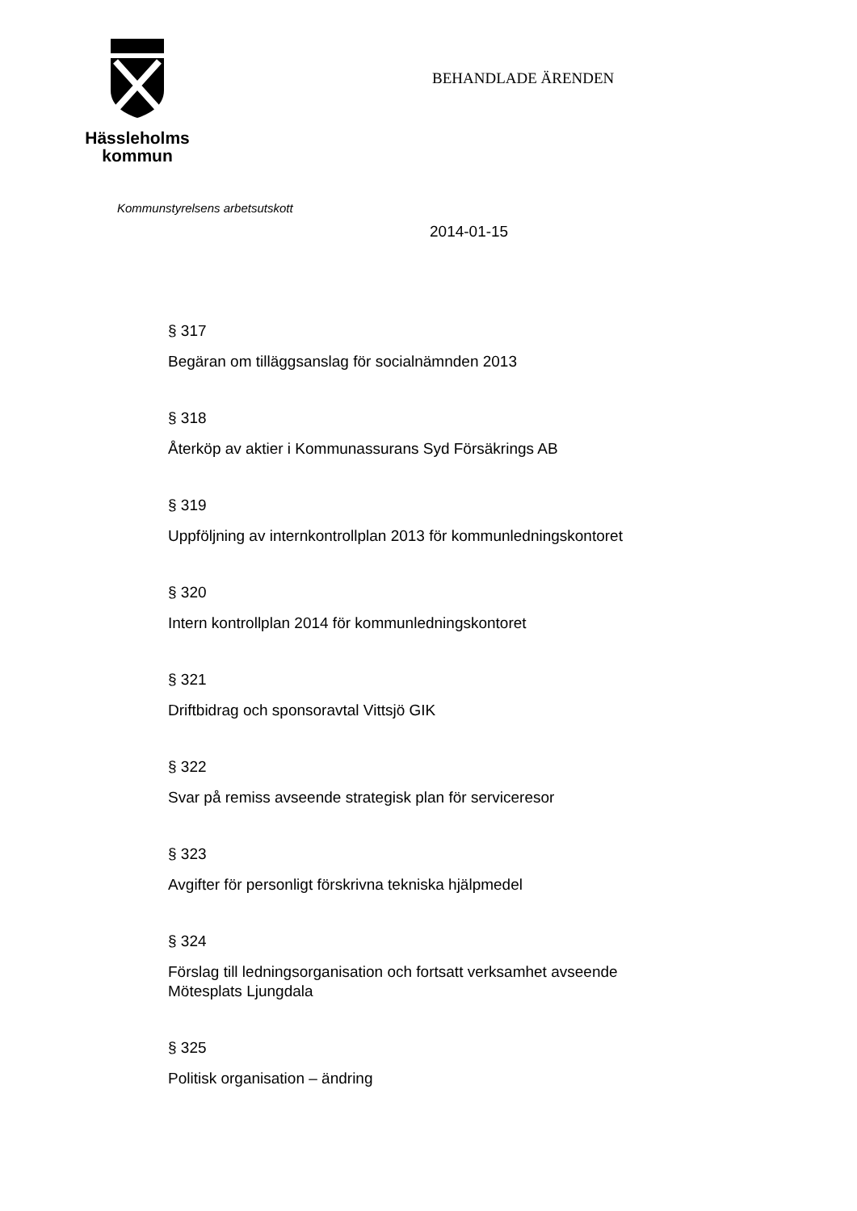Hässleholms
kommun
BEHANDLADE ÄRENDEN
Kommunstyrelsens arbetsutskott
2014-01-15
§ 317
Begäran om tilläggsanslag för socialnämnden 2013
§ 318
Återköp av aktier i Kommunassurans Syd Försäkrings AB
§ 319
Uppföljning av internkontrollplan 2013 för kommunledningskontoret
§ 320
Intern kontrollplan 2014 för kommunledningskontoret
§ 321
Driftbidrag och sponsoravtal Vittsjö GIK
§ 322
Svar på remiss avseende strategisk plan för serviceresor
§ 323
Avgifter för personligt förskrivna tekniska hjälpmedel
§ 324
Förslag till ledningsorganisation och fortsatt verksamhet avseende
Mötesplats Ljungdala
§ 325
Politisk organisation – ändring